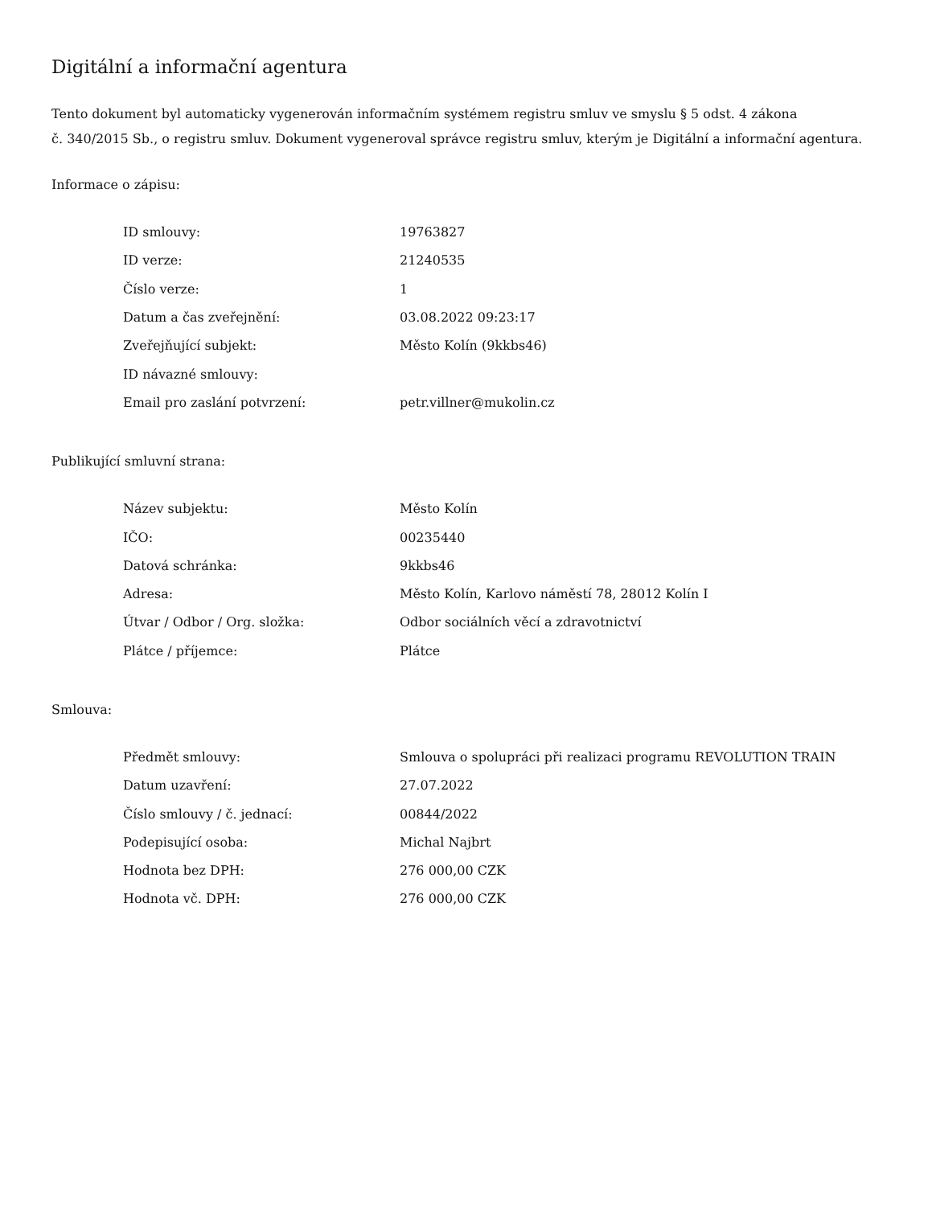Digitální a informační agentura
Tento dokument byl automaticky vygenerován informačním systémem registru smluv ve smyslu § 5 odst. 4 zákona
č. 340/2015 Sb., o registru smluv. Dokument vygeneroval správce registru smluv, kterým je Digitální a informační agentura.
Informace o zápisu:
| ID smlouvy: | 19763827 |
| ID verze: | 21240535 |
| Číslo verze: | 1 |
| Datum a čas zveřejnění: | 03.08.2022 09:23:17 |
| Zveřejňující subjekt: | Město Kolín (9kkbs46) |
| ID návazné smlouvy: | |
| Email pro zaslání potvrzení: | petr.villner@mukolin.cz |
Publikující smluvní strana:
| Název subjektu: | Město Kolín |
| IČO: | 00235440 |
| Datová schránka: | 9kkbs46 |
| Adresa: | Město Kolín, Karlovo náměstí 78, 28012 Kolín I |
| Útvar / Odbor / Org. složka: | Odbor sociálních věcí a zdravotnictví |
| Plátce / příjemce: | Plátce |
Smlouva:
| Předmět smlouvy: | Smlouva o spolupráci při realizaci programu REVOLUTION TRAIN |
| Datum uzavření: | 27.07.2022 |
| Číslo smlouvy / č. jednací: | 00844/2022 |
| Podepisující osoba: | Michal Najbrt |
| Hodnota bez DPH: | 276 000,00 CZK |
| Hodnota vč. DPH: | 276 000,00 CZK |